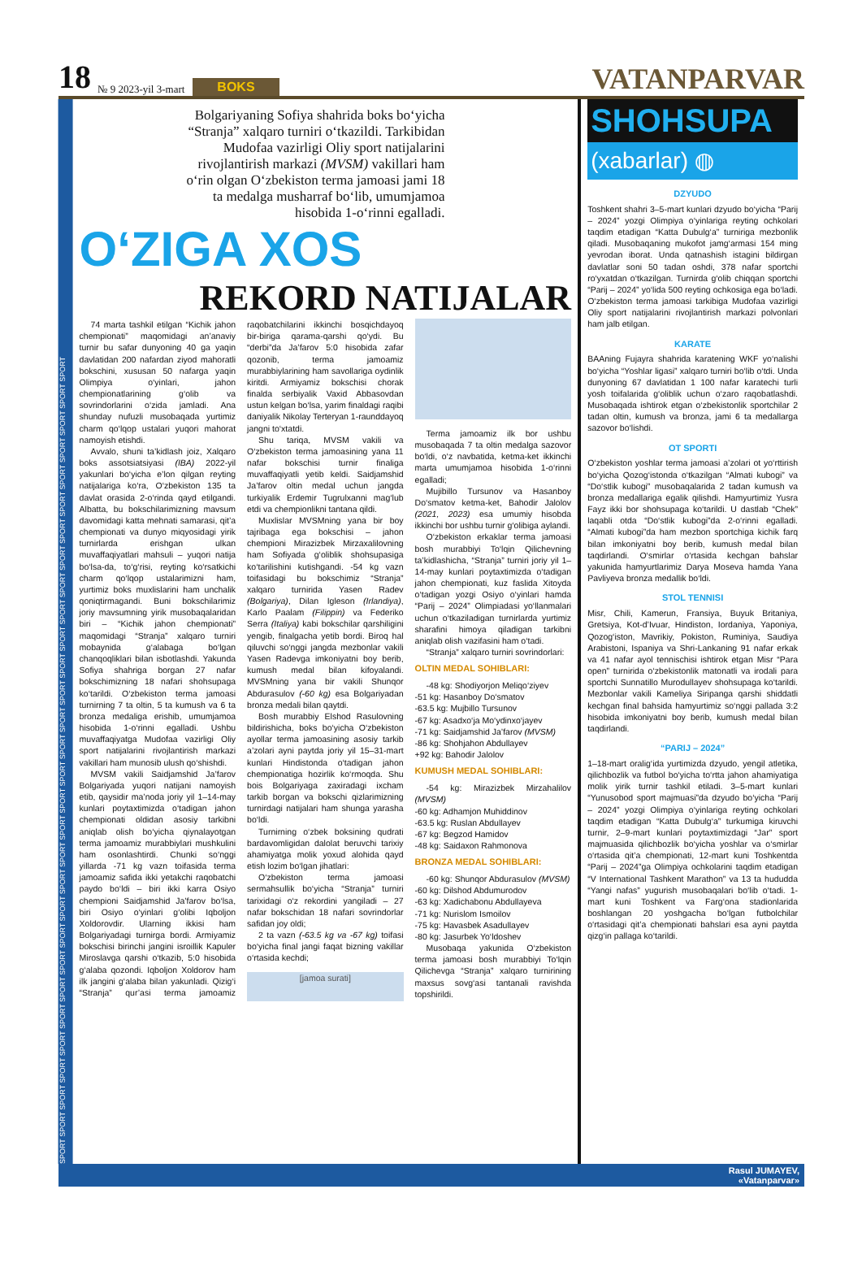18 № 9 2023-yil 3-mart BOKS VATANPARVAR
SPORT SPORT SPORT SPORT SPORT SPORT SPORT SPORT SPORT SPORT SPORT SPORT SPORT SPORT SPORT SPORT SPORT SPORT SPORT SPORT SPORT SPORT SPORT SPORT SPORT SPORT SPORT SPORT SPORT SPORT
Bolgariyaning Sofiya shahrida boks bo‘yicha “Stranja” xalqaro turniri o‘tkazildi. Tarkibidan Mudofaa vazirligi Oliy sport natijalarini rivojlantirish markazi (MVSM) vakillari ham o‘rin olgan O‘zbekiston terma jamoasi jami 18 ta medalga musharraf bo‘lib, umumjamoa hisobida 1-o‘rinni egalladi.
O‘ZIGA XOS
REKORD NATIJALAR
74 marta tashkil etilgan “Kichik jahon chempionati” maqomidagi an’anaviy turnir bu safar dunyoning 40 ga yaqin davlatidan 200 nafardan ziyod mahoratli bokschini, xususan 50 nafarga yaqin Olimpiya o‘yinlari, jahon chempionatlarining g‘olib va sovrindorlarini o‘zida jamladi. Ana shunday nufuzli musobaqada yurtimiz charm qo‘lqop ustalari yuqori mahorat namoyish etishdi.
Avvalo, shuni ta’kidlash joiz, Xalqaro boks assotsiatsiyasi (IBA) 2022-yil yakunlari bo‘yicha e’lon qilgan reyting natijalariga ko‘ra, O‘zbekiston 135 ta davlat orasida 2-o‘rinda qayd etilgandi. Albatta, bu bokschilarimizning mavsum davomidagi katta mehnati samarasi, qit’a chempionati va dunyo miqyosidagi yirik turnirlarda erishgan ulkan muvaffaqiyatlari mahsuli – yuqori natija bo‘lsa-da, to‘g‘risi, reyting ko‘rsatkichi charm qo‘lqop ustalarimizni ham, yurtimiz boks muxlislarini ham unchalik qoniqtirmagandi. Buni bokschilarimiz joriy mavsumning yirik musobaqalaridan biri – “Kichik jahon chempionati” maqomidagi “Stranja” xalqaro turniri mobaynida g‘alabaga bo‘lgan chanqoqliklari bilan isbotlashdi. Yakunda Sofiya shahriga borgan 27 nafar bokschimizning 18 nafari shohsupaga ko‘tarildi. O‘zbekiston terma jamoasi turnirning 7 ta oltin, 5 ta kumush va 6 ta bronza medaliga erishib, umumjamoa hisobida 1-o‘rinni egalladi. Ushbu muvaffaqiyatga Mudofaa vazirligi Oliy sport natijalarini rivojlantirish markazi vakillari ham munosib ulush qo‘shishdi.
MVSM vakili Saidjamshid Ja’farov Bolgariyada yuqori natijani namoyish etib, qaysidir ma’noda joriy yil 1–14-may kunlari poytaxtimizda o‘tadigan jahon chempionati oldidan asosiy tarkibni aniqlab olish bo‘yicha qiynalayotgan terma jamoamiz murabbiylari mushkulini ham osonlashtirdi. Chunki so‘nggi yillarda -71 kg vazn toifasida terma jamoamiz safida ikki yetakchi raqobatchi paydo bo‘ldi – biri ikki karra Osiyo chempioni Saidjamshid Ja’farov bo‘lsa, biri Osiyo o‘yinlari g‘olibi Iqboljon Xoldorovdir. Ularning ikkisi ham Bolgariyadagi turnirga bordi. Armiyamiz bokschisi birinchi jangini isroillik Kapuler Miroslavga qarshi o‘tkazib, 5:0 hisobida g‘alaba qozondi. Iqboljon Xoldorov ham ilk jangini g‘alaba bilan yakunladi. Qizig‘i “Stranja” qur’asi terma jamoamiz raqobatchilarini ikkinchi bosqichdayoq bir-biriga qarama-qarshi qo‘ydi. Bu “derbi”da Ja’farov 5:0 hisobida zafar qozonib, terma jamoamiz murabbiylarining ham savollariga oydinlik kiritdi. Armiyamiz bokschisi chorak finalda serbiyalik Vaxid Abbasovdan ustun kelgan bo‘lsa, yarim finaldagi raqibi daniyalik Nikolay Terteryan 1-raunddayoq jangni to‘xtatdi.
Shu tariqa, MVSM vakili va O‘zbekiston terma jamoasining yana 11 nafar bokschisi turnir finaliga muvaffaqiyatli yetib keldi. Saidjamshid Ja’farov oltin medal uchun jangda turkiyalik Erdemir Tugrulxanni mag‘lub etdi va chempionlikni tantana qildi.
Muxlislar MVSMning yana bir boy tajribaga ega bokschisi – jahon chempioni Mirazizbek Mirzaxalilovning ham Sofiyada g‘oliblik shohsupasiga ko‘tarilishini kutishgandi. -54 kg vazn toifasidagi bu bokschimiz “Stranja” xalqaro turnirida Yasen Radev (Bolgariya), Dilan Igleson (Irlandiya), Karlo Paalam (Filippin) va Federiko Serra (Italiya) kabi bokschilar qarshiligini yengib, finalgacha yetib bordi. Biroq hal qiluvchi so‘nggi jangda mezbonlar vakili Yasen Radevga imkoniyatni boy berib, kumush medal bilan kifoyalandi. MVSMning yana bir vakili Shunqor Abdurasulov (-60 kg) esa Bolgariyadan bronza medali bilan qaytdi.
Bosh murabbiy Elshod Rasulovning bildirishicha, boks bo‘yicha O‘zbekiston ayollar terma jamoasining asosiy tarkib a’zolari ayni paytda joriy yil 15–31-mart kunlari Hindistonda o‘tadigan jahon chempionatiga hozirlik ko‘rmoqda. Shu bois Bolgariyaga zaxiradagi ixcham tarkib borgan va bokschi qizlarimizning turnirdagi natijalari ham shunga yarasha bo‘ldi.
Turnirning o‘zbek boksining qudrati bardavomligidan dalolat beruvchi tarixiy ahamiyatga molik yoxud alohida qayd etish lozim bo‘lgan jihatlari:
O‘zbekiston terma jamoasi sermahsullik bo‘yicha “Stranja” turniri tarixidagi o‘z rekordini yangiladi – 27 nafar bokschidan 18 nafari sovrindorlar safidan joy oldi;
2 ta vazn (-63.5 kg va -67 kg) toifasi bo‘yicha final jangi faqat bizning vakillar o‘rtasida kechdi;
[jamoa surati]
Terma jamoamiz ilk bor ushbu musobaqada 7 ta oltin medalga sazovor bo‘ldi, o‘z navbatida, ketma-ket ikkinchi marta umumjamoa hisobida 1-o‘rinni egalladi;
Mujibillo Tursunov va Hasanboy Do‘smatov ketma-ket, Bahodir Jalolov (2021, 2023) esa umumiy hisobda ikkinchi bor ushbu turnir g‘olibiga aylandi.
O‘zbekiston erkaklar terma jamoasi bosh murabbiyi To‘lqin Qilichevning ta’kidlashicha, “Stranja” turniri joriy yil 1–14-may kunlari poytaxtimizda o‘tadigan jahon chempionati, kuz faslida Xitoyda o‘tadigan yozgi Osiyo o‘yinlari hamda “Parij – 2024” Olimpiadasi yo‘llanmalari uchun o‘tkaziladigan turnirlarda yurtimiz sharafini himoya qiladigan tarkibni aniqlab olish vazifasini ham o‘tadi.
“Stranja” xalqaro turniri sovrindorlari:
OLTIN MEDAL SOHIBLARI:
-48 kg: Shodiyorjon Meliqo‘ziyev
-51 kg: Hasanboy Do‘smatov
-63.5 kg: Mujbillo Tursunov
-67 kg: Asadxo‘ja Mo‘ydinxo‘jayev
-71 kg: Saidjamshid Ja’farov (MVSM)
-86 kg: Shohjahon Abdullayev
+92 kg: Bahodir Jalolov
KUMUSH MEDAL SOHIBLARI:
-54 kg: Mirazizbek Mirzahalilov (MVSM)
-60 kg: Adhamjon Muhiddinov
-63.5 kg: Ruslan Abdullayev
-67 kg: Begzod Hamidov
-48 kg: Saidaxon Rahmonova
BRONZA MEDAL SOHIBLARI:
-60 kg: Shunqor Abdurasulov (MVSM)
-60 kg: Dilshod Abdumurodov
-63 kg: Xadichabonu Abdullayeva
-71 kg: Nurislom Ismoilov
-75 kg: Havasbek Asadullayev
-80 kg: Jasurbek Yo‘ldoshev
Musobaqa yakunida O‘zbekiston terma jamoasi bosh murabbiyi To‘lqin Qilichevga “Stranja” xalqaro turnirining maxsus sovg‘asi tantanali ravishda topshirildi.
SHOHSUPA
(xabarlar) ◍
DZYUDO
Toshkent shahri 3–5-mart kunlari dzyudo bo‘yicha “Parij – 2024” yozgi Olimpiya o‘yinlariga reyting ochkolari taqdim etadigan “Katta Dubulg‘a” turniriga mezbonlik qiladi. Musobaqaning mukofot jamg‘armasi 154 ming yevrodan iborat. Unda qatnashish istagini bildirgan davlatlar soni 50 tadan oshdi, 378 nafar sportchi ro‘yxatdan o‘tkazilgan. Turnirda g‘olib chiqqan sportchi “Parij – 2024” yo‘lida 500 reyting ochkosiga ega bo‘ladi. O‘zbekiston terma jamoasi tarkibiga Mudofaa vazirligi Oliy sport natijalarini rivojlantirish markazi polvonlari ham jalb etilgan.
KARATE
BAAning Fujayra shahrida karatening WKF yo‘nalishi bo‘yicha “Yoshlar ligasi” xalqaro turniri bo‘lib o‘tdi. Unda dunyoning 67 davlatidan 1 100 nafar karatechi turli yosh toifalarida g‘oliblik uchun o‘zaro raqobatlashdi. Musobaqada ishtirok etgan o‘zbekistonlik sportchilar 2 tadan oltin, kumush va bronza, jami 6 ta medallarga sazovor bo‘lishdi.
OT SPORTI
O‘zbekiston yoshlar terma jamoasi a’zolari ot yo‘rttirish bo‘yicha Qozog‘istonda o‘tkazilgan “Almati kubogi” va “Do‘stlik kubogi” musobaqalarida 2 tadan kumush va bronza medallariga egalik qilishdi. Hamyurtimiz Yusra Fayz ikki bor shohsupaga ko‘tarildi. U dastlab “Chek” laqabli otda “Do‘stlik kubogi”da 2-o‘rinni egalladi. “Almati kubogi”da ham mezbon sportchiga kichik farq bilan imkoniyatni boy berib, kumush medal bilan taqdirlandi. O‘smirlar o‘rtasida kechgan bahslar yakunida hamyurtlarimiz Darya Moseva hamda Yana Pavliyeva bronza medallik bo‘ldi.
STOL TENNISI
Misr, Chili, Kamerun, Fransiya, Buyuk Britaniya, Gretsiya, Kot-d’Ivuar, Hindiston, Iordaniya, Yaponiya, Qozog‘iston, Mavrikiy, Pokiston, Ruminiya, Saudiya Arabistoni, Ispaniya va Shri-Lankaning 91 nafar erkak va 41 nafar ayol tennischisi ishtirok etgan Misr “Para open” turnirida o‘zbekistonlik matonatli va irodali para sportchi Sunnatillo Murodullayev shohsupaga ko‘tarildi. Mezbonlar vakili Kameliya Siripanga qarshi shiddatli kechgan final bahsida hamyurtimiz so‘nggi pallada 3:2 hisobida imkoniyatni boy berib, kumush medal bilan taqdirlandi.
“PARIJ – 2024”
1–18-mart oralig‘ida yurtimizda dzyudo, yengil atletika, qilichbozlik va futbol bo‘yicha to‘rtta jahon ahamiyatiga molik yirik turnir tashkil etiladi. 3–5-mart kunlari “Yunusobod sport majmuasi”da dzyudo bo‘yicha “Parij – 2024” yozgi Olimpiya o‘yinlariga reyting ochkolari taqdim etadigan “Katta Dubulg‘a” turkumiga kiruvchi turnir, 2–9-mart kunlari poytaxtimizdagi “Jar” sport majmuasida qilichbozlik bo‘yicha yoshlar va o‘smirlar o‘rtasida qit’a chempionati, 12-mart kuni Toshkentda “Parij – 2024”ga Olimpiya ochkolarini taqdim etadigan “V International Tashkent Marathon” va 13 ta hududda “Yangi nafas” yugurish musobaqalari bo‘lib o‘tadi. 1-mart kuni Toshkent va Farg‘ona stadionlarida boshlangan 20 yoshgacha bo‘lgan futbolchilar o‘rtasidagi qit’a chempionati bahslari esa ayni paytda qizg‘in pallaga ko‘tarildi.
Rasul JUMAYEV,
«Vatanparvar»